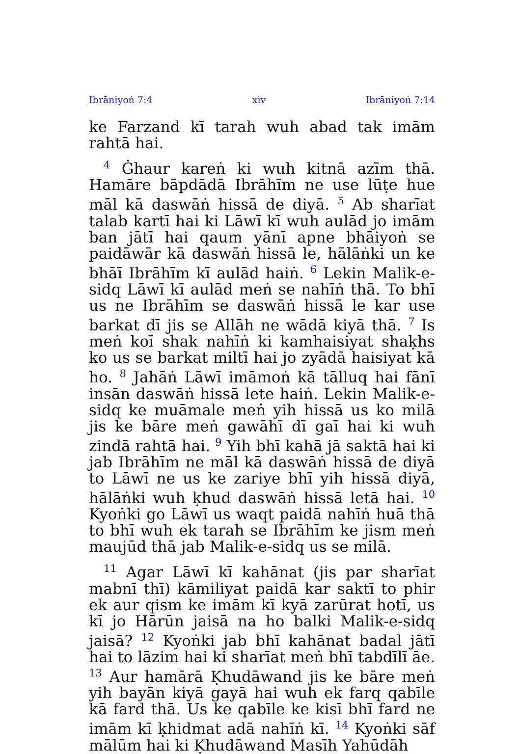Ibrāniyoṅ 7:4 xiv Ibrāniyoṅ 7:14
ke Farzand kī tarah wuh abad tak imām rahtā hai.
<sup>4</sup> Ġhaur kareṅ ki wuh kitnā azīm thā. Hamāre bāpdādā Ibrāhīm ne use lūṭe hue māl kā daswāṅ hissā de diyā. <sup>5</sup> Ab sharīat talab kartī hai ki Lāwī kī wuh aulād jo imām ban jātī hai qaum yānī apne bhāiyoṅ se paidāwār kā daswāṅ hissā le, hālāṅki un ke bhāī Ibrāhīm kī aulād haiṅ. <sup>6</sup> Lekin Malik-e-sidq Lāwī kī aulād meṅ se nahīṅ thā. To bhī us ne Ibrāhīm se daswāṅ hissā le kar use barkat dī jis se Allāh ne wādā kiyā thā. <sup>7</sup> Is meṅ koī shak nahīṅ ki kamhaisiyat shaḳhs ko us se barkat miltī hai jo zyādā haisiyat kā ho. <sup>8</sup> Jahāṅ Lāwī imāmoṅ kā tālluq hai fānī insān daswāṅ hissā lete haiṅ. Lekin Malik-e-sidq ke muāmale meṅ yih hissā us ko milā jis ke bāre meṅ gawāhī dī gaī hai ki wuh zindā rahtā hai. <sup>9</sup> Yih bhī kahā jā saktā hai ki jab Ibrāhīm ne māl kā daswāṅ hissā de diyā to Lāwī ne us ke zariye bhī yih hissā diyā, hālāṅki wuh ḳhud daswāṅ hissā letā hai. <sup>10</sup> Kyoṅki go Lāwī us waqt paidā nahīṅ huā thā to bhī wuh ek tarah se Ibrāhīm ke jism meṅ maujūd thā jab Malik-e-sidq us se milā.
<sup>11</sup> Agar Lāwī kī kahānat (jis par sharīat mabnī thī) kāmiliyat paidā kar saktī to phir ek aur qism ke imām kī kyā zarūrat hotī, us kī jo Hārūn jaisā na ho balki Malik-e-sidq jaisā? <sup>12</sup> Kyoṅki jab bhī kahānat badal jātī hai to lāzim hai ki sharīat meṅ bhī tabdīlī āe. <sup>13</sup> Aur hamārā Ḳhudāwand jis ke bāre meṅ yih bayān kiyā gayā hai wuh ek farq qabīle kā fard thā. Us ke qabīle ke kisī bhī fard ne imām kī ḳhidmat adā nahīṅ kī. <sup>14</sup> Kyoṅki sāf mālūm hai ki Ḳhudāwand Masīh Yahūdāh